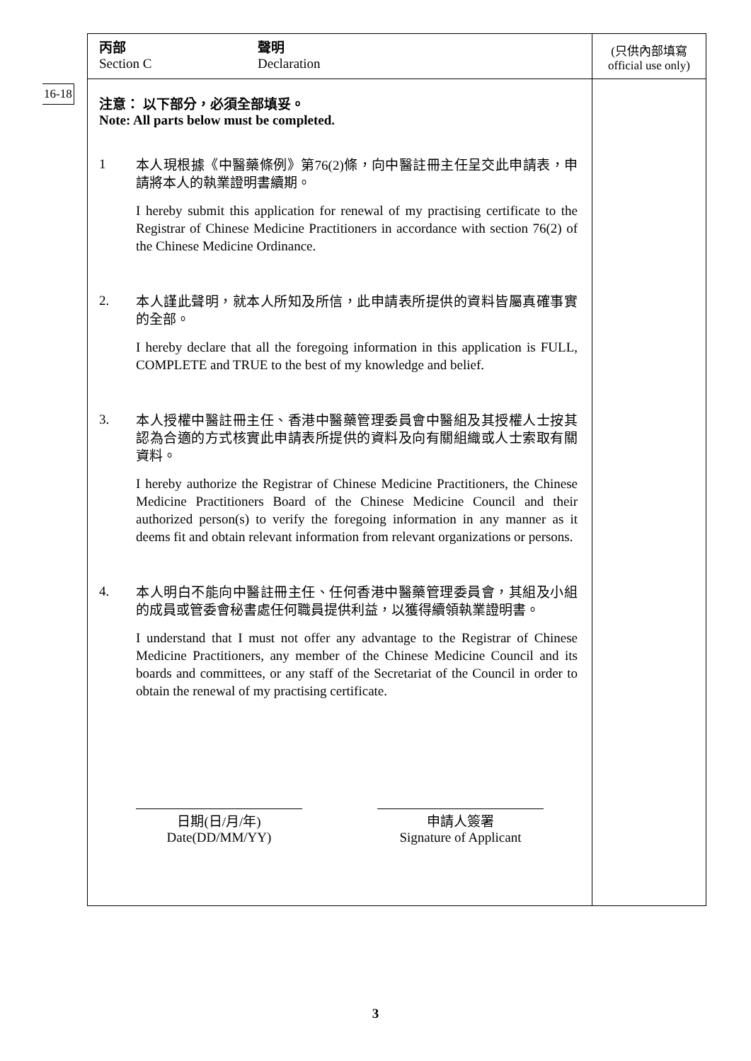16-18
丙部
Section C
聲明
Declaration
注意： 以下部分，必須全部填妥。
Note: All parts below must be completed.
1
本人現根據《中醫藥條例》第76(2)條，向中醫註冊主任呈交此申請表，申請將本人的執業證明書續期。
I hereby submit this application for renewal of my practising certificate to the Registrar of Chinese Medicine Practitioners in accordance with section 76(2) of the Chinese Medicine Ordinance.
2.
本人謹此聲明，就本人所知及所信，此申請表所提供的資料皆屬真確事實的全部。
I hereby declare that all the foregoing information in this application is FULL, COMPLETE and TRUE to the best of my knowledge and belief.
3.
本人授權中醫註冊主任、香港中醫藥管理委員會中醫組及其授權人士按其認為合適的方式核實此申請表所提供的資料及向有關組織或人士索取有關資料。
I hereby authorize the Registrar of Chinese Medicine Practitioners, the Chinese Medicine Practitioners Board of the Chinese Medicine Council and their authorized person(s) to verify the foregoing information in any manner as it deems fit and obtain relevant information from relevant organizations or persons.
4.
本人明白不能向中醫註冊主任、任何香港中醫藥管理委員會，其組及小組的成員或管委會秘書處任何職員提供利益，以獲得續領執業證明書。
I understand that I must not offer any advantage to the Registrar of Chinese Medicine Practitioners, any member of the Chinese Medicine Council and its boards and committees, or any staff of the Secretariat of the Council in order to obtain the renewal of my practising certificate.
日期(日/月/年)
Date(DD/MM/YY)
申請人簽署
Signature of Applicant
(只供內部填寫
official use only)
3